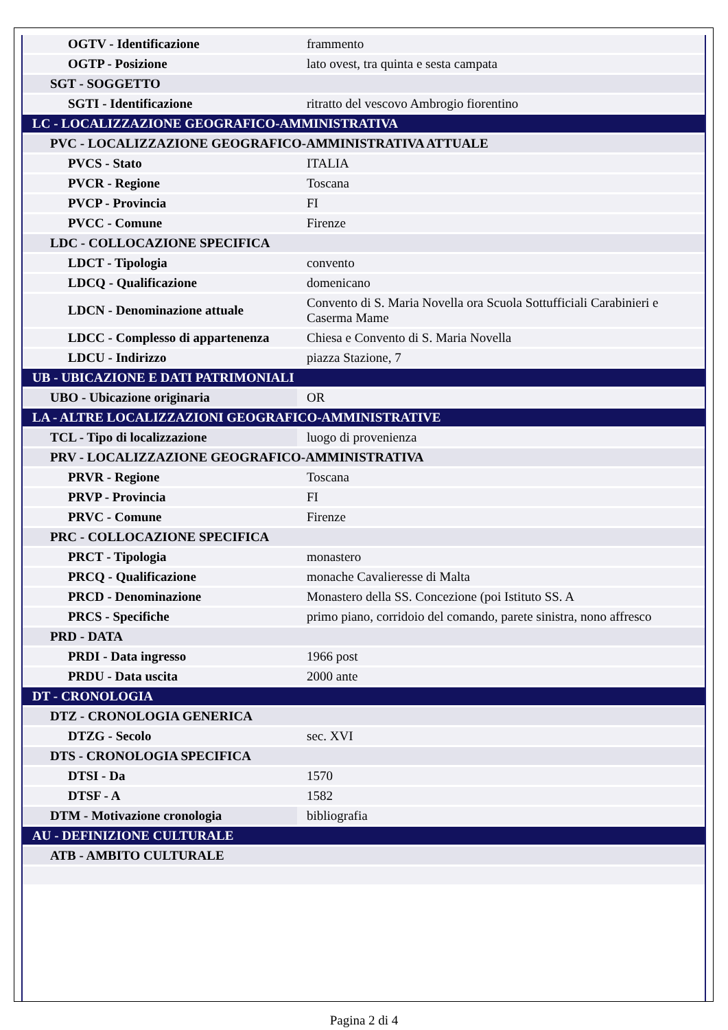| OGTV - Identificazione | frammento |
| OGTP - Posizione | lato ovest, tra quinta e sesta campata |
| SGT - SOGGETTO | |
| SGTI - Identificazione | ritratto del vescovo Ambrogio fiorentino |
| LC - LOCALIZZAZIONE GEOGRAFICO-AMMINISTRATIVA | |
| PVC - LOCALIZZAZIONE GEOGRAFICO-AMMINISTRATIVA ATTUALE | |
| PVCS - Stato | ITALIA |
| PVCR - Regione | Toscana |
| PVCP - Provincia | FI |
| PVCC - Comune | Firenze |
| LDC - COLLOCAZIONE SPECIFICA | |
| LDCT - Tipologia | convento |
| LDCQ - Qualificazione | domenicano |
| LDCN - Denominazione attuale | Convento di S. Maria Novella ora Scuola Sottufficiali Carabinieri e Caserma Mame |
| LDCC - Complesso di appartenenza | Chiesa e Convento di S. Maria Novella |
| LDCU - Indirizzo | piazza Stazione, 7 |
| UB - UBICAZIONE E DATI PATRIMONIALI | |
| UBO - Ubicazione originaria | OR |
| LA - ALTRE LOCALIZZAZIONI GEOGRAFICO-AMMINISTRATIVE | |
| TCL - Tipo di localizzazione | luogo di provenienza |
| PRV - LOCALIZZAZIONE GEOGRAFICO-AMMINISTRATIVA | |
| PRVR - Regione | Toscana |
| PRVP - Provincia | FI |
| PRVC - Comune | Firenze |
| PRC - COLLOCAZIONE SPECIFICA | |
| PRCT - Tipologia | monastero |
| PRCQ - Qualificazione | monache Cavalieresse di Malta |
| PRCD - Denominazione | Monastero della SS. Concezione (poi Istituto SS. A |
| PRCS - Specifiche | primo piano, corridoio del comando, parete sinistra, nono affresco |
| PRD - DATA | |
| PRDI - Data ingresso | 1966 post |
| PRDU - Data uscita | 2000 ante |
| DT - CRONOLOGIA | |
| DTZ - CRONOLOGIA GENERICA | |
| DTZG - Secolo | sec. XVI |
| DTS - CRONOLOGIA SPECIFICA | |
| DTSI - Da | 1570 |
| DTSF - A | 1582 |
| DTM - Motivazione cronologia | bibliografia |
| AU - DEFINIZIONE CULTURALE | |
| ATB - AMBITO CULTURALE | |
Pagina 2 di 4